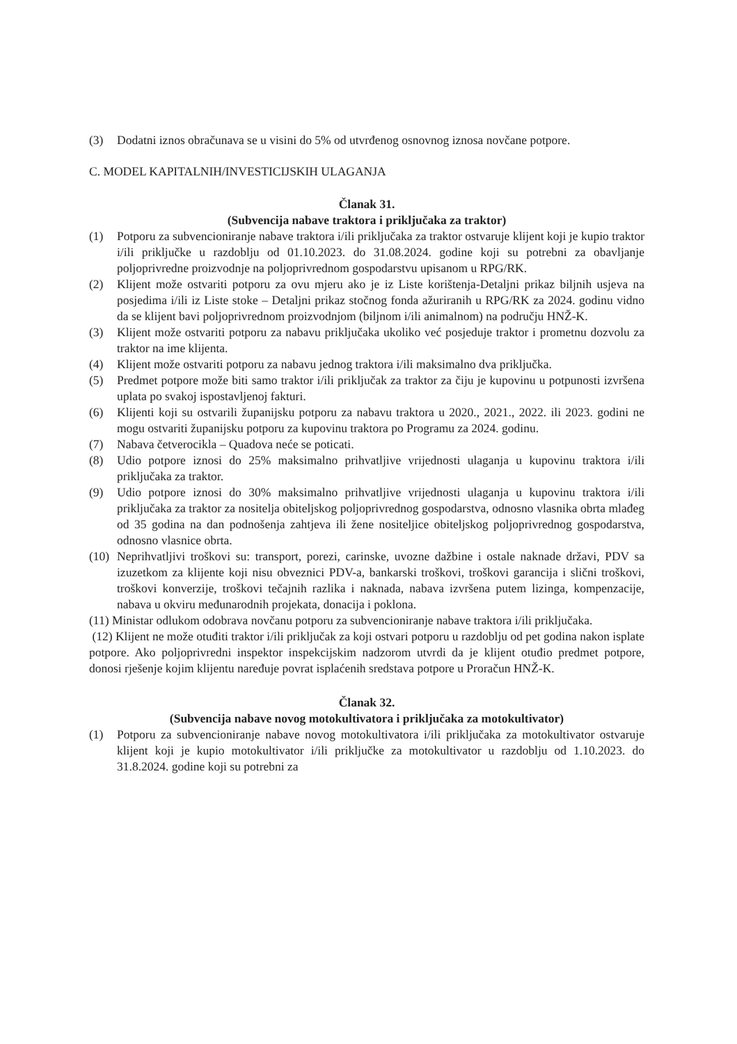(3) Dodatni iznos obračunava se u visini do 5% od utvrđenog osnovnog iznosa novčane potpore.
C. MODEL KAPITALNIH/INVESTICIJSKIH ULAGANJA
Članak 31.
(Subvencija nabave traktora i priključaka za traktor)
(1) Potporu za subvencioniranje nabave traktora i/ili priključaka za traktor ostvaruje klijent koji je kupio traktor i/ili priključke u razdoblju od 01.10.2023. do 31.08.2024. godine koji su potrebni za obavljanje poljoprivredne proizvodnje na poljoprivrednom gospodarstvu upisanom u RPG/RK.
(2) Klijent može ostvariti potporu za ovu mjeru ako je iz Liste korištenja-Detaljni prikaz biljnih usjeva na posjedima i/ili iz Liste stoke – Detaljni prikaz stočnog fonda ažuriranih u RPG/RK za 2024. godinu vidno da se klijent bavi poljoprivrednom proizvodnjom (biljnom i/ili animalnom) na području HNŽ-K.
(3) Klijent može ostvariti potporu za nabavu priključaka ukoliko već posjeduje traktor i prometnu dozvolu za traktor na ime klijenta.
(4) Klijent može ostvariti potporu za nabavu jednog traktora i/ili maksimalno dva priključka.
(5) Predmet potpore može biti samo traktor i/ili priključak za traktor za čiju je kupovinu u potpunosti izvršena uplata po svakoj ispostavljenoj fakturi.
(6) Klijenti koji su ostvarili županijsku potporu za nabavu traktora u 2020., 2021., 2022. ili 2023. godini ne mogu ostvariti županijsku potporu za kupovinu traktora po Programu za 2024. godinu.
(7) Nabava četverocikla – Quadova neće se poticati.
(8) Udio potpore iznosi do 25% maksimalno prihvatljive vrijednosti ulaganja u kupovinu traktora i/ili priključaka za traktor.
(9) Udio potpore iznosi do 30% maksimalno prihvatljive vrijednosti ulaganja u kupovinu traktora i/ili priključaka za traktor za nositelja obiteljskog poljoprivrednog gospodarstva, odnosno vlasnika obrta mlađeg od 35 godina na dan podnošenja zahtjeva ili žene nositeljice obiteljskog poljoprivrednog gospodarstva, odnosno vlasnice obrta.
(10) Neprihvatljivi troškovi su: transport, porezi, carinske, uvozne dažbine i ostale naknade državi, PDV sa izuzetkom za klijente koji nisu obveznici PDV-a, bankarski troškovi, troškovi garancija i slični troškovi, troškovi konverzije, troškovi tečajnih razlika i naknada, nabava izvršena putem lizinga, kompenzacije, nabava u okviru međunarodnih projekata, donacija i poklona.
(11) Ministar odlukom odobrava novčanu potporu za subvencioniranje nabave traktora i/ili priključaka.
(12) Klijent ne može otuđiti traktor i/ili priključak za koji ostvari potporu u razdoblju od pet godina nakon isplate potpore. Ako poljoprivredni inspektor inspekcijskim nadzorom utvrdi da je klijent otuđio predmet potpore, donosi rješenje kojim klijentu naređuje povrat isplaćenih sredstava potpore u Proračun HNŽ-K.
Članak 32.
(Subvencija nabave novog motokultivatora i priključaka za motokultivator)
(1) Potporu za subvencioniranje nabave novog motokultivatora i/ili priključaka za motokultivator ostvaruje klijent koji je kupio motokultivator i/ili priključke za motokultivator u razdoblju od 1.10.2023. do 31.8.2024. godine koji su potrebni za